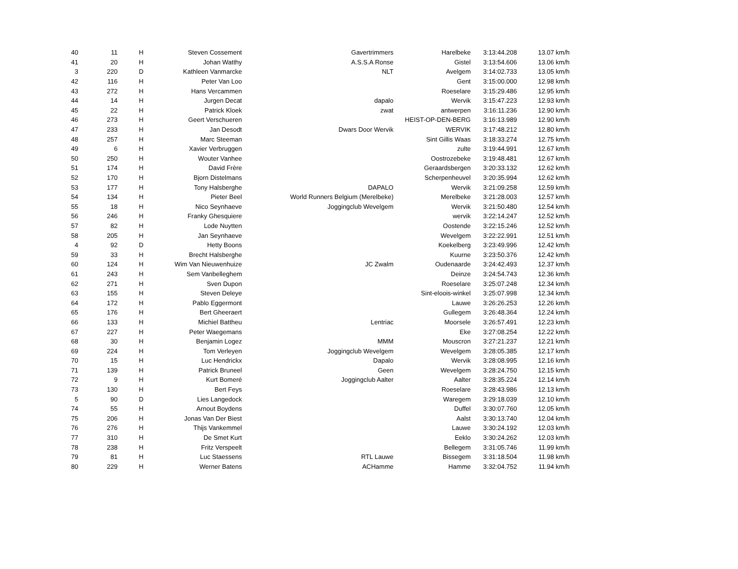| 40 | 11 | H | Steven Cossement | Gavertrimmers | Harelbeke | 3:13:44.208 | 13.07 km/h |
| 41 | 20 | H | Johan Watthy | A.S.S.A Ronse | Gistel | 3:13:54.606 | 13.06 km/h |
| 3 | 220 | D | Kathleen Vanmarcke | NLT | Avelgem | 3:14:02.733 | 13.05 km/h |
| 42 | 116 | H | Peter Van Loo | | Gent | 3:15:00.000 | 12.98 km/h |
| 43 | 272 | H | Hans Vercammen | | Roeselare | 3:15:29.486 | 12.95 km/h |
| 44 | 14 | H | Jurgen Decat | dapalo | Wervik | 3:15:47.223 | 12.93 km/h |
| 45 | 22 | H | Patrick Kloek | zwat | antwerpen | 3:16:11.236 | 12.90 km/h |
| 46 | 273 | H | Geert Verschueren | | HEIST-OP-DEN-BERG | 3:16:13.989 | 12.90 km/h |
| 47 | 233 | H | Jan Desodt | Dwars Door Wervik | WERVIK | 3:17:48.212 | 12.80 km/h |
| 48 | 257 | H | Marc Steeman | | Sint Gillis Waas | 3:18:33.274 | 12.75 km/h |
| 49 | 6 | H | Xavier Verbruggen | | zulte | 3:19:44.991 | 12.67 km/h |
| 50 | 250 | H | Wouter Vanhee | | Oostrozebeke | 3:19:48.481 | 12.67 km/h |
| 51 | 174 | H | David Frère | | Geraardsbergen | 3:20:33.132 | 12.62 km/h |
| 52 | 170 | H | Bjorn Distelmans | | Scherpenheuvel | 3:20:35.994 | 12.62 km/h |
| 53 | 177 | H | Tony Halsberghe | DAPALO | Wervik | 3:21:09.258 | 12.59 km/h |
| 54 | 134 | H | Pieter Beel | World Runners Belgium (Merelbeke) | Merelbeke | 3:21:28.003 | 12.57 km/h |
| 55 | 18 | H | Nico Seynhaeve | Joggingclub Wevelgem | Wervik | 3:21:50.480 | 12.54 km/h |
| 56 | 246 | H | Franky Ghesquiere | | wervik | 3:22:14.247 | 12.52 km/h |
| 57 | 82 | H | Lode Nuytten | | Oostende | 3:22:15.246 | 12.52 km/h |
| 58 | 205 | H | Jan Seynhaeve | | Wevelgem | 3:22:22.991 | 12.51 km/h |
| 4 | 92 | D | Hetty Boons | | Koekelberg | 3:23:49.996 | 12.42 km/h |
| 59 | 33 | H | Brecht Halsberghe | | Kuurne | 3:23:50.376 | 12.42 km/h |
| 60 | 124 | H | Wim Van Nieuwenhuize | JC Zwalm | Oudenaarde | 3:24:42.493 | 12.37 km/h |
| 61 | 243 | H | Sem Vanbelleghem | | Deinze | 3:24:54.743 | 12.36 km/h |
| 62 | 271 | H | Sven Dupon | | Roeselare | 3:25:07.248 | 12.34 km/h |
| 63 | 155 | H | Steven Deleye | | Sint-eloois-winkel | 3:25:07.998 | 12.34 km/h |
| 64 | 172 | H | Pablo Eggermont | | Lauwe | 3:26:26.253 | 12.26 km/h |
| 65 | 176 | H | Bert Gheeraert | | Gullegem | 3:26:48.364 | 12.24 km/h |
| 66 | 133 | H | Michiel Battheu | Lentriac | Moorsele | 3:26:57.491 | 12.23 km/h |
| 67 | 227 | H | Peter Waegemans | | Eke | 3:27:08.254 | 12.22 km/h |
| 68 | 30 | H | Benjamin Logez | MMM | Mouscron | 3:27:21.237 | 12.21 km/h |
| 69 | 224 | H | Tom Verleyen | Joggingclub Wevelgem | Wevelgem | 3:28:05.385 | 12.17 km/h |
| 70 | 15 | H | Luc Hendrickx | Dapalo | Wervik | 3:28:08.995 | 12.16 km/h |
| 71 | 139 | H | Patrick Bruneel | Geen | Wevelgem | 3:28:24.750 | 12.15 km/h |
| 72 | 9 | H | Kurt Bomeré | Joggingclub Aalter | Aalter | 3:28:35.224 | 12.14 km/h |
| 73 | 130 | H | Bert Feys | | Roeselare | 3:28:43.986 | 12.13 km/h |
| 5 | 90 | D | Lies Langedock | | Waregem | 3:29:18.039 | 12.10 km/h |
| 74 | 55 | H | Arnout Boydens | | Duffel | 3:30:07.760 | 12.05 km/h |
| 75 | 206 | H | Jonas Van Der Biest | | Aalst | 3:30:13.740 | 12.04 km/h |
| 76 | 276 | H | Thijs Vankemmel | | Lauwe | 3:30:24.192 | 12.03 km/h |
| 77 | 310 | H | De Smet Kurt | | Eeklo | 3:30:24.262 | 12.03 km/h |
| 78 | 238 | H | Fritz Verspeelt | | Bellegem | 3:31:05.746 | 11.99 km/h |
| 79 | 81 | H | Luc Staessens | RTL Lauwe | Bissegem | 3:31:18.504 | 11.98 km/h |
| 80 | 229 | H | Werner Batens | ACHamme | Hamme | 3:32:04.752 | 11.94 km/h |